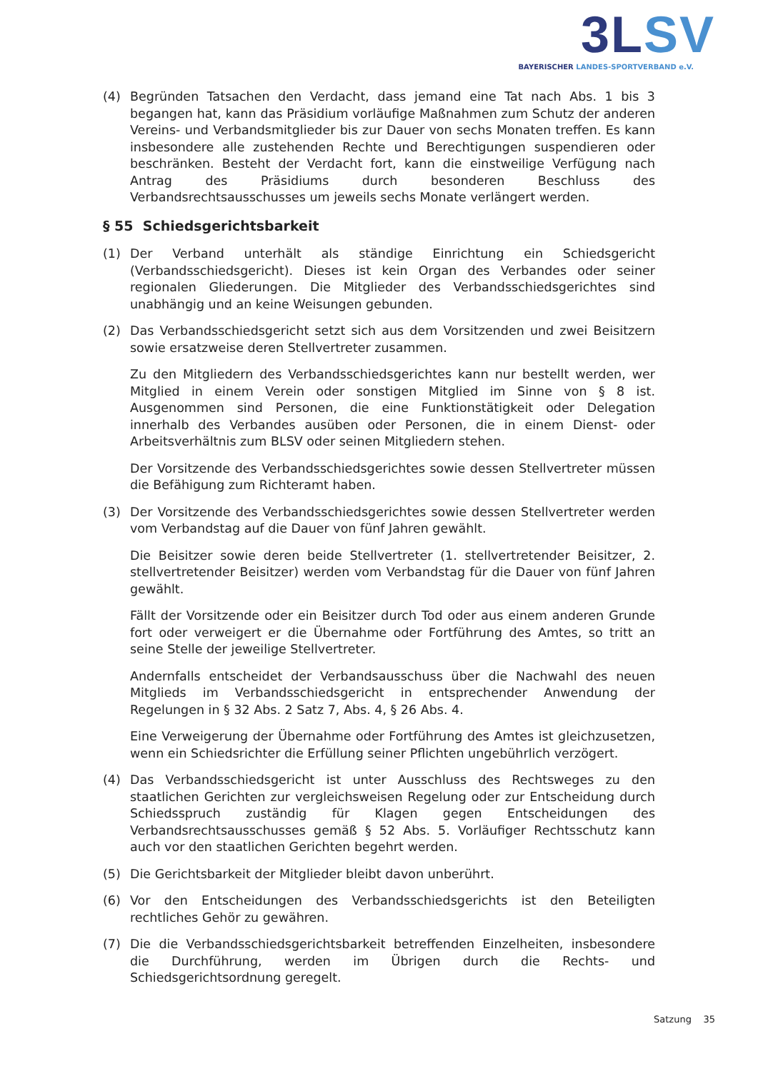3L SV
BAYERISCHER LANDES-SPORTVERBAND e.V.
(4) Begründen Tatsachen den Verdacht, dass jemand eine Tat nach Abs. 1 bis 3 begangen hat, kann das Präsidium vorläufige Maßnahmen zum Schutz der anderen Vereins- und Verbandsmitglieder bis zur Dauer von sechs Monaten treffen. Es kann insbesondere alle zustehenden Rechte und Berechtigungen suspendieren oder beschränken. Besteht der Verdacht fort, kann die einstweilige Verfügung nach Antrag des Präsidiums durch besonderen Beschluss des Verbandsrechtsausschusses um jeweils sechs Monate verlängert werden.
§ 55 Schiedsgerichtsbarkeit
(1) Der Verband unterhält als ständige Einrichtung ein Schiedsgericht (Verbandsschiedsgericht). Dieses ist kein Organ des Verbandes oder seiner regionalen Gliederungen. Die Mitglieder des Verbandsschiedsgerichtes sind unabhängig und an keine Weisungen gebunden.
(2) Das Verbandsschiedsgericht setzt sich aus dem Vorsitzenden und zwei Beisitzern sowie ersatzweise deren Stellvertreter zusammen.
Zu den Mitgliedern des Verbandsschiedsgerichtes kann nur bestellt werden, wer Mitglied in einem Verein oder sonstigen Mitglied im Sinne von § 8 ist. Ausgenommen sind Personen, die eine Funktionstätigkeit oder Delegation innerhalb des Verbandes ausüben oder Personen, die in einem Dienst- oder Arbeitsverhältnis zum BLSV oder seinen Mitgliedern stehen.
Der Vorsitzende des Verbandsschiedsgerichtes sowie dessen Stellvertreter müssen die Befähigung zum Richteramt haben.
(3) Der Vorsitzende des Verbandsschiedsgerichtes sowie dessen Stellvertreter werden vom Verbandstag auf die Dauer von fünf Jahren gewählt.
Die Beisitzer sowie deren beide Stellvertreter (1. stellvertretender Beisitzer, 2. stellvertretender Beisitzer) werden vom Verbandstag für die Dauer von fünf Jahren gewählt.
Fällt der Vorsitzende oder ein Beisitzer durch Tod oder aus einem anderen Grunde fort oder verweigert er die Übernahme oder Fortführung des Amtes, so tritt an seine Stelle der jeweilige Stellvertreter.
Andernfalls entscheidet der Verbandsausschuss über die Nachwahl des neuen Mitglieds im Verbandsschiedsgericht in entsprechender Anwendung der Regelungen in § 32 Abs. 2 Satz 7, Abs. 4, § 26 Abs. 4.
Eine Verweigerung der Übernahme oder Fortführung des Amtes ist gleichzusetzen, wenn ein Schiedsrichter die Erfüllung seiner Pflichten ungebührlich verzögert.
(4) Das Verbandsschiedsgericht ist unter Ausschluss des Rechtsweges zu den staatlichen Gerichten zur vergleichsweisen Regelung oder zur Entscheidung durch Schiedsspruch zuständig für Klagen gegen Entscheidungen des Verbandsrechtsausschusses gemäß § 52 Abs. 5. Vorläufiger Rechtsschutz kann auch vor den staatlichen Gerichten begehrt werden.
(5) Die Gerichtsbarkeit der Mitglieder bleibt davon unberührt.
(6) Vor den Entscheidungen des Verbandsschiedsgerichts ist den Beteiligten rechtliches Gehör zu gewähren.
(7) Die die Verbandsschiedsgerichtsbarkeit betreffenden Einzelheiten, insbesondere die Durchführung, werden im Übrigen durch die Rechts- und Schiedsgerichtsordnung geregelt.
Satzung 35